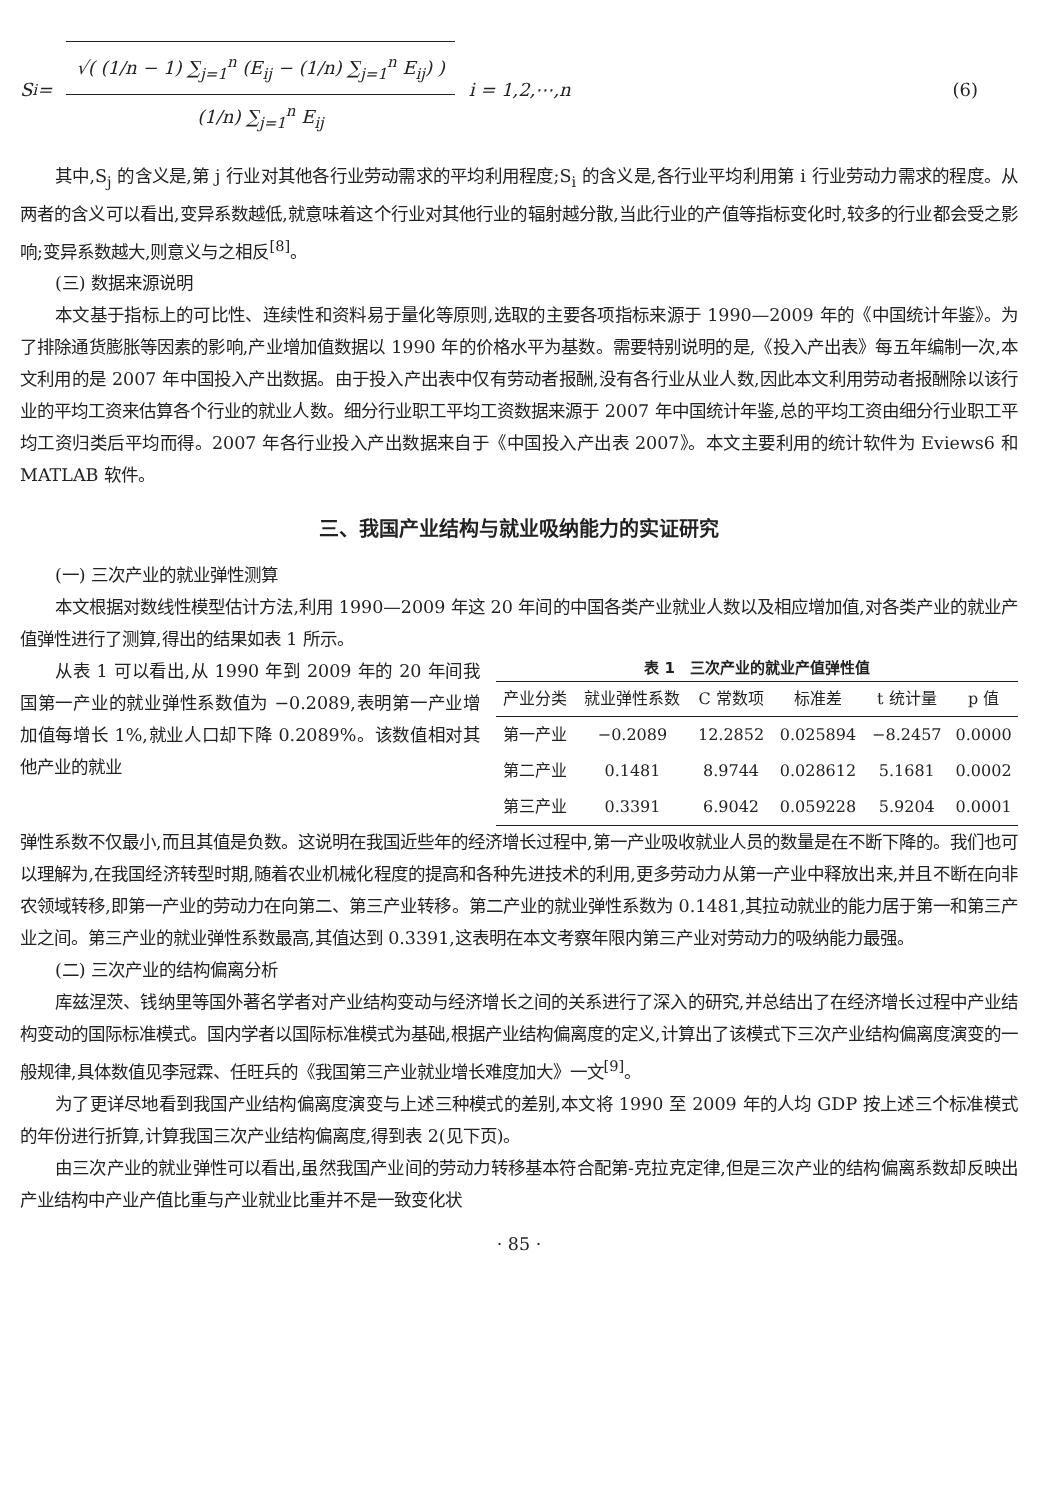S<sub>i</sub> = √( (1/n − 1) ∑<sub>j=1</sub><sup>n</sup> (E<sub>ij</sub> − (1/n) ∑<sub>j=1</sub><sup>n</sup> E<sub>ij</sub>) ) (1/n) ∑<sub>j=1</sub><sup>n</sup> E<sub>ij</sub> i = 1,2,⋯,n (6)
其中,S<sub>j</sub> 的含义是,第 j 行业对其他各行业劳动需求的平均利用程度;S<sub>i</sub> 的含义是,各行业平均利用第 i 行业劳动力需求的程度。从两者的含义可以看出,变异系数越低,就意味着这个行业对其他行业的辐射越分散,当此行业的产值等指标变化时,较多的行业都会受之影响;变异系数越大,则意义与之相反<sup>[8]</sup>。
(三) 数据来源说明
本文基于指标上的可比性、连续性和资料易于量化等原则,选取的主要各项指标来源于 1990—2009 年的《中国统计年鉴》。为了排除通货膨胀等因素的影响,产业增加值数据以 1990 年的价格水平为基数。需要特别说明的是,《投入产出表》每五年编制一次,本文利用的是 2007 年中国投入产出数据。由于投入产出表中仅有劳动者报酬,没有各行业从业人数,因此本文利用劳动者报酬除以该行业的平均工资来估算各个行业的就业人数。细分行业职工平均工资数据来源于 2007 年中国统计年鉴,总的平均工资由细分行业职工平均工资归类后平均而得。2007 年各行业投入产出数据来自于《中国投入产出表 2007》。本文主要利用的统计软件为 Eviews6 和 MATLAB 软件。
三、我国产业结构与就业吸纳能力的实证研究
(一) 三次产业的就业弹性测算
本文根据对数线性模型估计方法,利用 1990—2009 年这 20 年间的中国各类产业就业人数以及相应增加值,对各类产业的就业产值弹性进行了测算,得出的结果如表 1 所示。
从表 1 可以看出,从 1990 年到 2009 年的 20 年间我国第一产业的就业弹性系数值为 −0.2089,表明第一产业增加值每增长 1%,就业人口却下降 0.2089%。该数值相对其他产业的就业
表 1 三次产业的就业产值弹性值
| 产业分类 | 就业弹性系数 | C 常数项 | 标准差 | t 统计量 | p 值 |
| --- | --- | --- | --- | --- | --- |
| 第一产业 | −0.2089 | 12.2852 | 0.025894 | −8.2457 | 0.0000 |
| 第二产业 | 0.1481 | 8.9744 | 0.028612 | 5.1681 | 0.0002 |
| 第三产业 | 0.3391 | 6.9042 | 0.059228 | 5.9204 | 0.0001 |
弹性系数不仅最小,而且其值是负数。这说明在我国近些年的经济增长过程中,第一产业吸收就业人员的数量是在不断下降的。我们也可以理解为,在我国经济转型时期,随着农业机械化程度的提高和各种先进技术的利用,更多劳动力从第一产业中释放出来,并且不断在向非农领域转移,即第一产业的劳动力在向第二、第三产业转移。第二产业的就业弹性系数为 0.1481,其拉动就业的能力居于第一和第三产业之间。第三产业的就业弹性系数最高,其值达到 0.3391,这表明在本文考察年限内第三产业对劳动力的吸纳能力最强。
(二) 三次产业的结构偏离分析
库兹涅茨、钱纳里等国外著名学者对产业结构变动与经济增长之间的关系进行了深入的研究,并总结出了在经济增长过程中产业结构变动的国际标准模式。国内学者以国际标准模式为基础,根据产业结构偏离度的定义,计算出了该模式下三次产业结构偏离度演变的一般规律,具体数值见李冠霖、任旺兵的《我国第三产业就业增长难度加大》一文<sup>[9]</sup>。
为了更详尽地看到我国产业结构偏离度演变与上述三种模式的差别,本文将 1990 至 2009 年的人均 GDP 按上述三个标准模式的年份进行折算,计算我国三次产业结构偏离度,得到表 2(见下页)。
由三次产业的就业弹性可以看出,虽然我国产业间的劳动力转移基本符合配第-克拉克定律,但是三次产业的结构偏离系数却反映出产业结构中产业产值比重与产业就业比重并不是一致变化状
· 85 ·